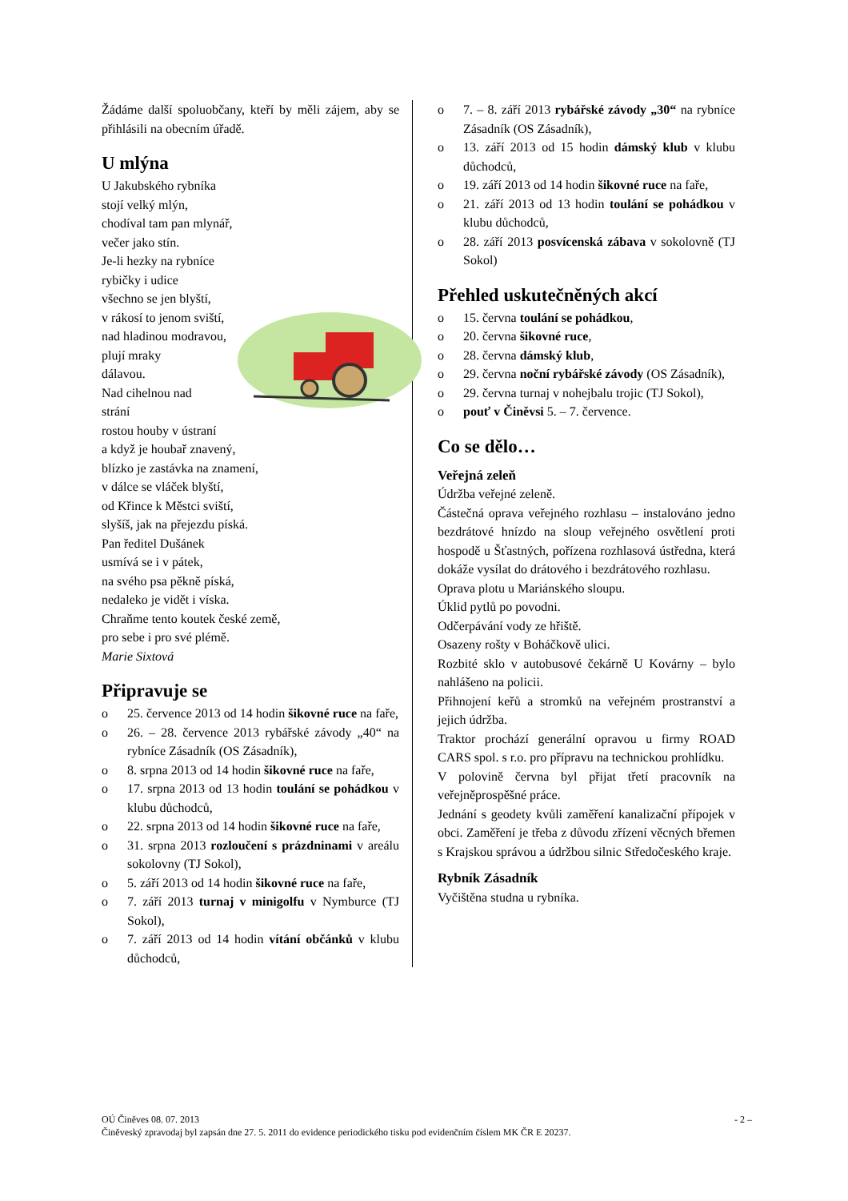Žádáme další spoluobčany, kteří by měli zájem, aby se přihlásili na obecním úřadě.
U mlýna
U Jakubského rybníka
stojí velký mlýn,
chodíval tam pan mlynář,
večer jako stín.
Je-li hezky na rybníce
rybičky i udice
všechno se jen blyští,
v rákosí to jenom sviští,
nad hladinou modravou,
plují mraky
dálavou.
Nad cihelnou nad
strání
rostou houby v ústraní
a když je houbař znavený,
blízko je zastávka na znamení,
v dálce se vláček blyští,
od Křince k Městci sviští,
slyšíš, jak na přejezdu píská.
Pan ředitel Dušánek
usmívá se i v pátek,
na svého psa pěkně píská,
nedaleko je vidět i víska.
Chraňme tento koutek české země,
pro sebe i pro své plémě.
Marie Sixtová
Připravuje se
o 25. července 2013 od 14 hodin šikovné ruce na faře,
o 26. – 28. července 2013 rybářské závody „40“ na rybníce Zásadník (OS Zásadník),
o 8. srpna 2013 od 14 hodin šikovné ruce na faře,
o 17. srpna 2013 od 13 hodin toulání se pohádkou v klubu důchodců,
o 22. srpna 2013 od 14 hodin šikovné ruce na faře,
o 31. srpna 2013 rozloučení s prázdninami v areálu sokolovny (TJ Sokol),
o 5. září 2013 od 14 hodin šikovné ruce na faře,
o 7. září 2013 turnaj v minigolfu v Nymburce (TJ Sokol),
o 7. září 2013 od 14 hodin vítání občánků v klubu důchodců,
o 7. – 8. září 2013 rybářské závody „30“ na rybníce Zásadník (OS Zásadník),
o 13. září 2013 od 15 hodin dámský klub v klubu důchodců,
o 19. září 2013 od 14 hodin šikovné ruce na faře,
o 21. září 2013 od 13 hodin toulání se pohádkou v klubu důchodců,
o 28. září 2013 posvícenská zábava v sokolovně (TJ Sokol)
Přehled uskutečněných akcí
o 15. června toulání se pohádkou,
o 20. června šikovné ruce,
o 28. června dámský klub,
o 29. června noční rybářské závody (OS Zásadník),
o 29. června turnaj v nohejbalu trojic (TJ Sokol),
o pouť v Činěvsi 5. – 7. července.
Co se dělo…
Veřejná zeleň
Údržba veřejné zeleně.
Částečná oprava veřejného rozhlasu – instalováno jedno bezdrátové hnízdo na sloup veřejného osvětlení proti hospodě u Šťastných, pořízena rozhlasová ústředna, která dokáže vysílat do drátového i bezdrátového rozhlasu.
Oprava plotu u Mariánského sloupu.
Úklid pytlů po povodni.
Odčerpávání vody ze hřiště.
Osazeny rošty v Boháčkově ulici.
Rozbité sklo v autobusové čekárně U Kovárny – bylo nahlášeno na policii.
Přihnojení keřů a stromků na veřejném prostranství a jejich údržba.
Traktor prochází generální opravou u firmy ROAD CARS spol. s r.o. pro přípravu na technickou prohlídku.
V polovině června byl přijat třetí pracovník na veřejněprospěšné práce.
Jednání s geodety kvůli zaměření kanalizační přípojek v obci. Zaměření je třeba z důvodu zřízení věcných břemen s Krajskou správou a údržbou silnic Středočeského kraje.
Rybník Zásadník
Vyčištěna studna u rybníka.
OÚ Činěves 08. 07. 2013 - 2 –
Činěveský zpravodaj byl zapsán dne 27. 5. 2011 do evidence periodického tisku pod evidenčním číslem MK ČR E 20237.